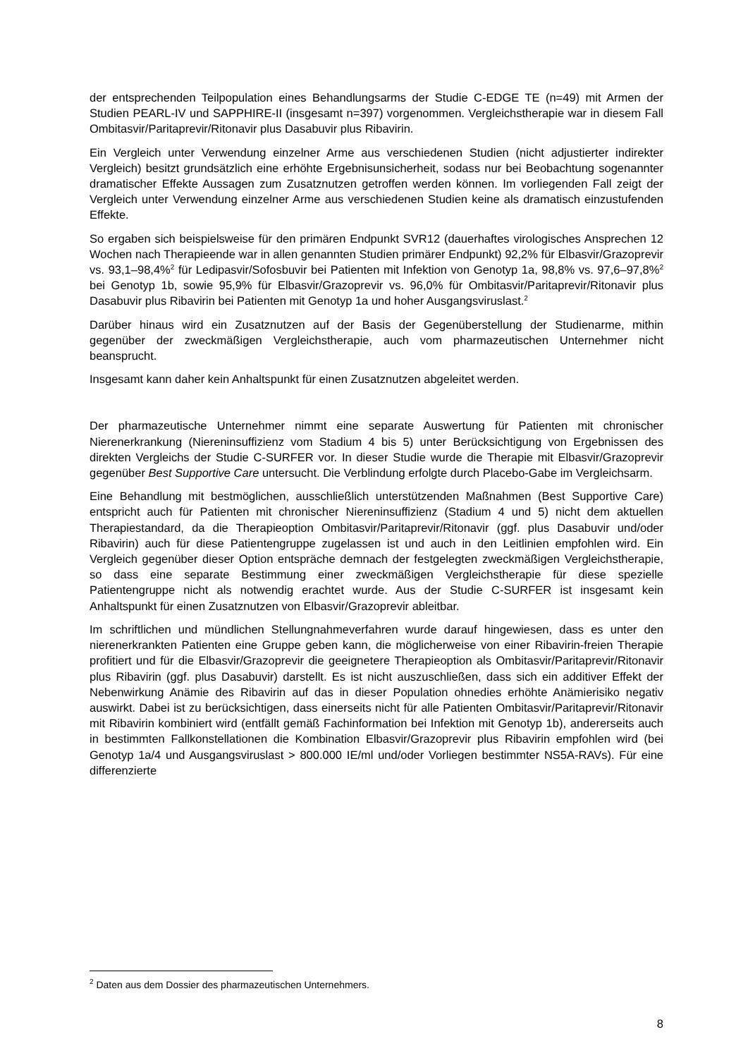der entsprechenden Teilpopulation eines Behandlungsarms der Studie C-EDGE TE (n=49) mit Armen der Studien PEARL-IV und SAPPHIRE-II (insgesamt n=397) vorgenommen. Vergleichstherapie war in diesem Fall Ombitasvir/Paritaprevir/Ritonavir plus Dasabuvir plus Ribavirin.
Ein Vergleich unter Verwendung einzelner Arme aus verschiedenen Studien (nicht adjustierter indirekter Vergleich) besitzt grundsätzlich eine erhöhte Ergebnisunsicherheit, sodass nur bei Beobachtung sogenannter dramatischer Effekte Aussagen zum Zusatznutzen getroffen werden können. Im vorliegenden Fall zeigt der Vergleich unter Verwendung einzelner Arme aus verschiedenen Studien keine als dramatisch einzustufenden Effekte.
So ergaben sich beispielsweise für den primären Endpunkt SVR12 (dauerhaftes virologisches Ansprechen 12 Wochen nach Therapieende war in allen genannten Studien primärer Endpunkt) 92,2% für Elbasvir/Grazoprevir vs. 93,1–98,4%<sup>2</sup> für Ledipasvir/Sofosbuvir bei Patienten mit Infektion von Genotyp 1a, 98,8% vs. 97,6–97,8%<sup>2</sup> bei Genotyp 1b, sowie 95,9% für Elbasvir/Grazoprevir vs. 96,0% für Ombitasvir/Paritaprevir/Ritonavir plus Dasabuvir plus Ribavirin bei Patienten mit Genotyp 1a und hoher Ausgangsviruslast.<sup>2</sup>
Darüber hinaus wird ein Zusatznutzen auf der Basis der Gegenüberstellung der Studienarme, mithin gegenüber der zweckmäßigen Vergleichstherapie, auch vom pharmazeutischen Unternehmer nicht beansprucht.
Insgesamt kann daher kein Anhaltspunkt für einen Zusatznutzen abgeleitet werden.
Der pharmazeutische Unternehmer nimmt eine separate Auswertung für Patienten mit chronischer Nierenerkrankung (Niereninsuffizienz vom Stadium 4 bis 5) unter Berücksichtigung von Ergebnissen des direkten Vergleichs der Studie C-SURFER vor. In dieser Studie wurde die Therapie mit Elbasvir/Grazoprevir gegenüber Best Supportive Care untersucht. Die Verblindung erfolgte durch Placebo-Gabe im Vergleichsarm.
Eine Behandlung mit bestmöglichen, ausschließlich unterstützenden Maßnahmen (Best Supportive Care) entspricht auch für Patienten mit chronischer Niereninsuffizienz (Stadium 4 und 5) nicht dem aktuellen Therapiestandard, da die Therapieoption Ombitasvir/Paritaprevir/Ritonavir (ggf. plus Dasabuvir und/oder Ribavirin) auch für diese Patientengruppe zugelassen ist und auch in den Leitlinien empfohlen wird. Ein Vergleich gegenüber dieser Option entspräche demnach der festgelegten zweckmäßigen Vergleichstherapie, so dass eine separate Bestimmung einer zweckmäßigen Vergleichstherapie für diese spezielle Patientengruppe nicht als notwendig erachtet wurde. Aus der Studie C-SURFER ist insgesamt kein Anhaltspunkt für einen Zusatznutzen von Elbasvir/Grazoprevir ableitbar.
Im schriftlichen und mündlichen Stellungnahmeverfahren wurde darauf hingewiesen, dass es unter den nierenerkrankten Patienten eine Gruppe geben kann, die möglicherweise von einer Ribavirin-freien Therapie profitiert und für die Elbasvir/Grazoprevir die geeignetere Therapieoption als Ombitasvir/Paritaprevir/Ritonavir plus Ribavirin (ggf. plus Dasabuvir) darstellt. Es ist nicht auszuschließen, dass sich ein additiver Effekt der Nebenwirkung Anämie des Ribavirin auf das in dieser Population ohnedies erhöhte Anämierisiko negativ auswirkt. Dabei ist zu berücksichtigen, dass einerseits nicht für alle Patienten Ombitasvir/Paritaprevir/Ritonavir mit Ribavirin kombiniert wird (entfällt gemäß Fachinformation bei Infektion mit Genotyp 1b), andererseits auch in bestimmten Fallkonstellationen die Kombination Elbasvir/Grazoprevir plus Ribavirin empfohlen wird (bei Genotyp 1a/4 und Ausgangsviruslast > 800.000 IE/ml und/oder Vorliegen bestimmter NS5A-RAVs). Für eine differenzierte
<sup>2</sup> Daten aus dem Dossier des pharmazeutischen Unternehmers.
8